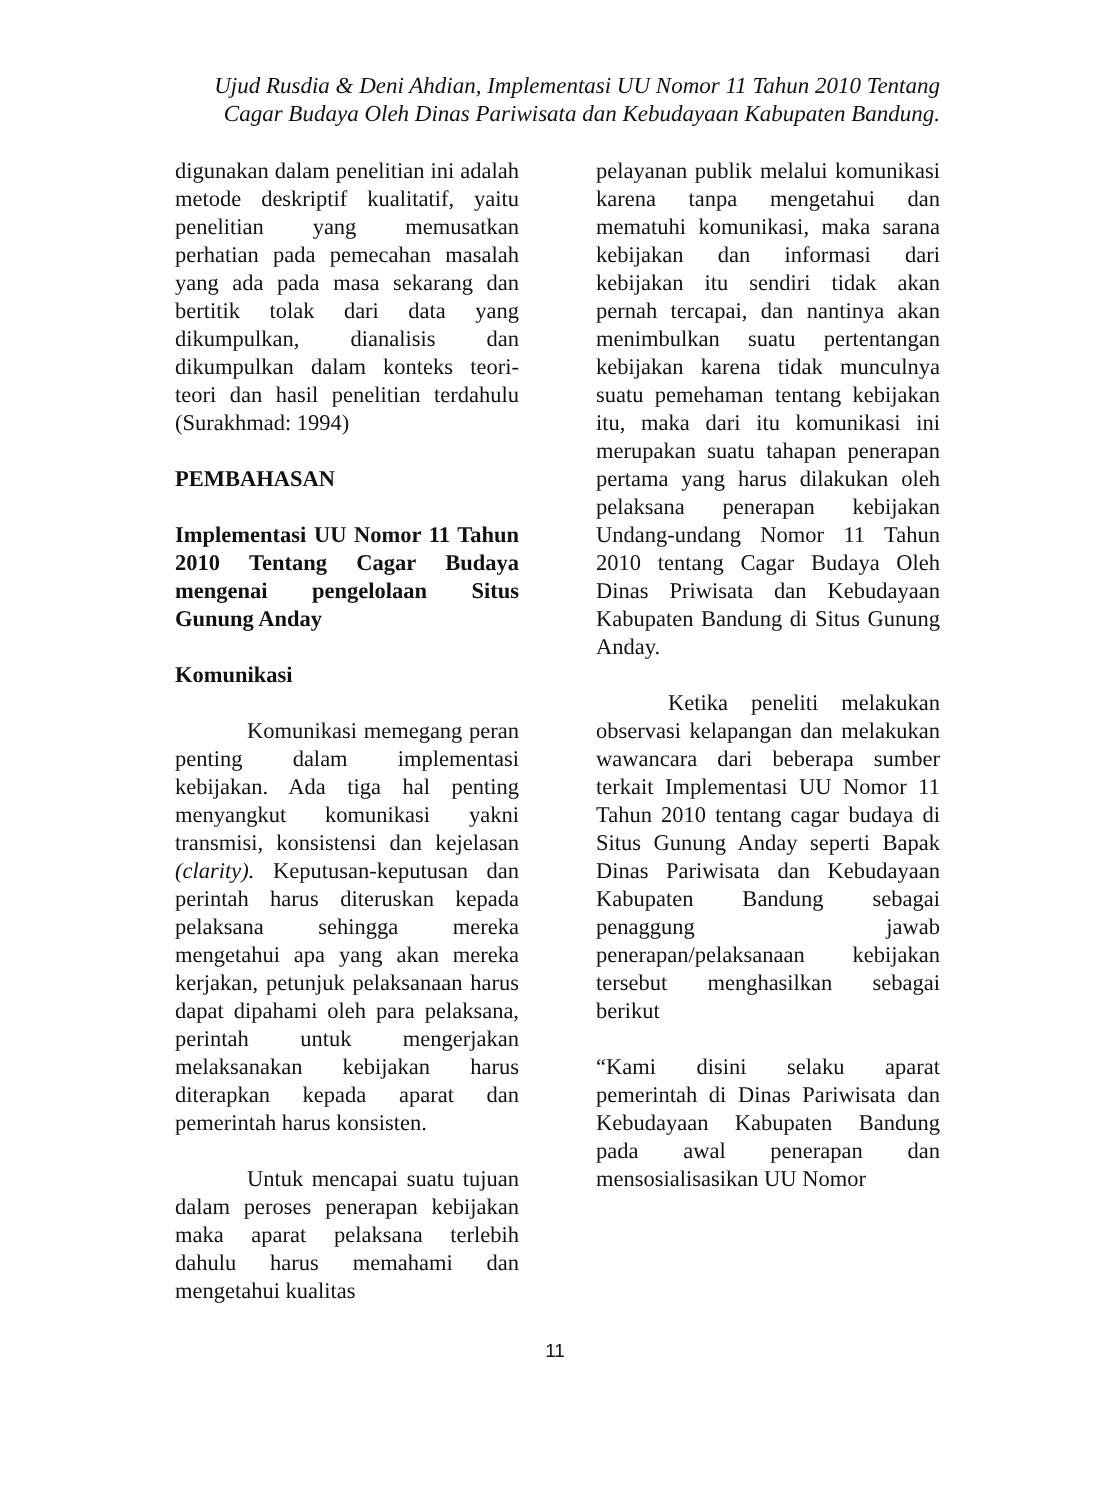Ujud Rusdia & Deni Ahdian, Implementasi UU Nomor 11 Tahun 2010 Tentang
Cagar Budaya Oleh Dinas Pariwisata dan Kebudayaan Kabupaten Bandung.
digunakan dalam penelitian ini adalah metode deskriptif kualitatif, yaitu penelitian yang memusatkan perhatian pada pemecahan masalah yang ada pada masa sekarang dan bertitik tolak dari data yang dikumpulkan, dianalisis dan dikumpulkan dalam konteks teori-teori dan hasil penelitian terdahulu (Surakhmad: 1994)
PEMBAHASAN
Implementasi UU Nomor 11 Tahun 2010 Tentang Cagar Budaya mengenai pengelolaan Situs Gunung Anday
Komunikasi
Komunikasi memegang peran penting dalam implementasi kebijakan. Ada tiga hal penting menyangkut komunikasi yakni transmisi, konsistensi dan kejelasan (clarity). Keputusan-keputusan dan perintah harus diteruskan kepada pelaksana sehingga mereka mengetahui apa yang akan mereka kerjakan, petunjuk pelaksanaan harus dapat dipahami oleh para pelaksana, perintah untuk mengerjakan melaksanakan kebijakan harus diterapkan kepada aparat dan pemerintah harus konsisten.
Untuk mencapai suatu tujuan dalam peroses penerapan kebijakan maka aparat pelaksana terlebih dahulu harus memahami dan mengetahui kualitas
pelayanan publik melalui komunikasi karena tanpa mengetahui dan mematuhi komunikasi, maka sarana kebijakan dan informasi dari kebijakan itu sendiri tidak akan pernah tercapai, dan nantinya akan menimbulkan suatu pertentangan kebijakan karena tidak munculnya suatu pemehaman tentang kebijakan itu, maka dari itu komunikasi ini merupakan suatu tahapan penerapan pertama yang harus dilakukan oleh pelaksana penerapan kebijakan Undang-undang Nomor 11 Tahun 2010 tentang Cagar Budaya Oleh Dinas Priwisata dan Kebudayaan Kabupaten Bandung di Situs Gunung Anday.
Ketika peneliti melakukan observasi kelapangan dan melakukan wawancara dari beberapa sumber terkait Implementasi UU Nomor 11 Tahun 2010 tentang cagar budaya di Situs Gunung Anday seperti Bapak Dinas Pariwisata dan Kebudayaan Kabupaten Bandung sebagai penaggung jawab penerapan/pelaksanaan kebijakan tersebut menghasilkan sebagai berikut
“Kami disini selaku aparat pemerintah di Dinas Pariwisata dan Kebudayaan Kabupaten Bandung pada awal penerapan dan mensosialisasikan UU Nomor
11